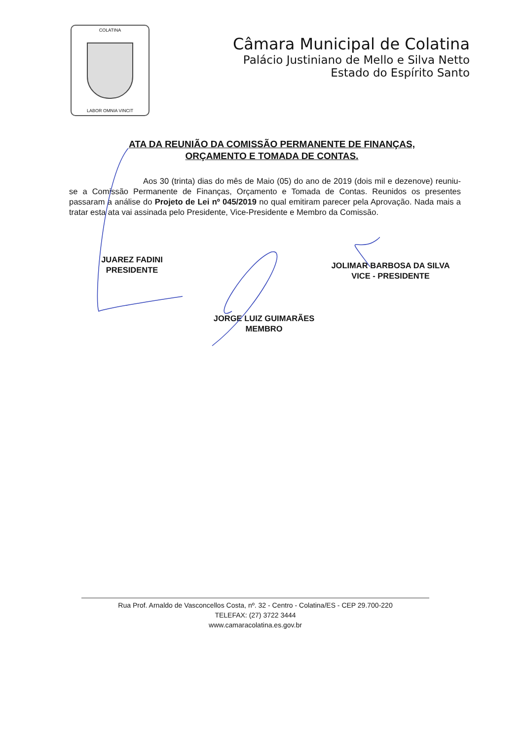COLATINA
LABOR OMNIA VINCIT
Câmara Municipal de Colatina
Palácio Justiniano de Mello e Silva Netto
Estado do Espírito Santo
ATA DA REUNIÃO DA COMISSÃO PERMANENTE DE FINANÇAS, ORÇAMENTO E TOMADA DE CONTAS.
Aos 30 (trinta) dias do mês de Maio (05) do ano de 2019 (dois mil e dezenove) reuniu-se a Comissão Permanente de Finanças, Orçamento e Tomada de Contas. Reunidos os presentes passaram a análise do Projeto de Lei nº 045/2019 no qual emitiram parecer pela Aprovação. Nada mais a tratar esta ata vai assinada pelo Presidente, Vice-Presidente e Membro da Comissão.
JUAREZ FADINI
PRESIDENTE
JOLIMAR BARBOSA DA SILVA
VICE - PRESIDENTE
JORGE LUIZ GUIMARÃES
MEMBRO
Rua Prof. Arnaldo de Vasconcellos Costa, nº. 32 - Centro - Colatina/ES - CEP 29.700-220
TELEFAX: (27) 3722 3444
www.camaracolatina.es.gov.br